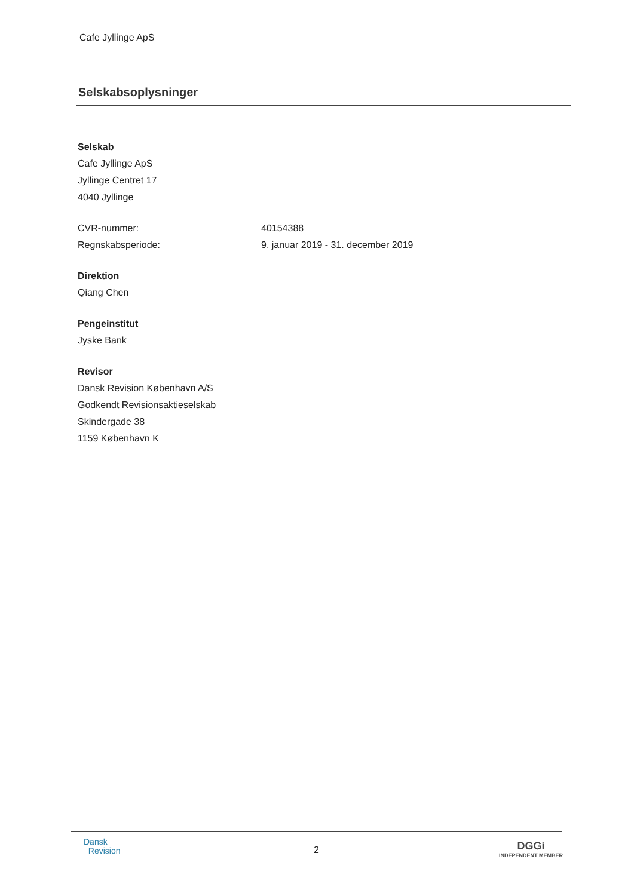Cafe Jyllinge ApS
Selskabsoplysninger
Selskab
Cafe Jyllinge ApS
Jyllinge Centret 17
4040 Jyllinge
CVR-nummer: 40154388
Regnskabsperiode: 9. januar 2019 - 31. december 2019
Direktion
Qiang Chen
Pengeinstitut
Jyske Bank
Revisor
Dansk Revision København A/S
Godkendt Revisionsaktieselskab
Skindergade 38
1159 København K
Dansk
Revision
2
DGGi
INDEPENDENT MEMBER